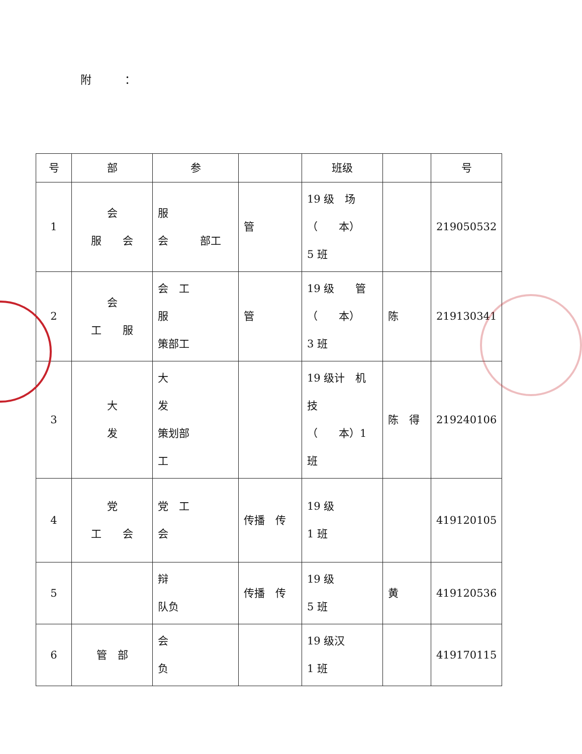附　　　：
| 号 | 部 | 参 | | 班级 | | 号 |
| --- | --- | --- | --- | --- | --- | --- |
| 1 | 会 服 会 | 服 会 部工 | 管 | 19 级 场 （ 本） 5 班 | | 219050532 |
| 2 | 会 工 服 | 会 工 服 策部工 | 管 | 19 级 管 （ 本） 3 班 | 陈 | 219130341 |
| 3 | 大 发 | 大 发 策划部 工 | | 19 级计 机 技 （ 本）1 班 | 陈 得 | 219240106 |
| 4 | 党 工 会 | 党 工 会 | 传播 传 | 19 级 1 班 | | 419120105 |
| 5 | | 辩 队负 | 传播 传 | 19 级 5 班 | 黄 | 419120536 |
| 6 | 管 部 | 会 负 | | 19 级汉 1 班 | | 419170115 |